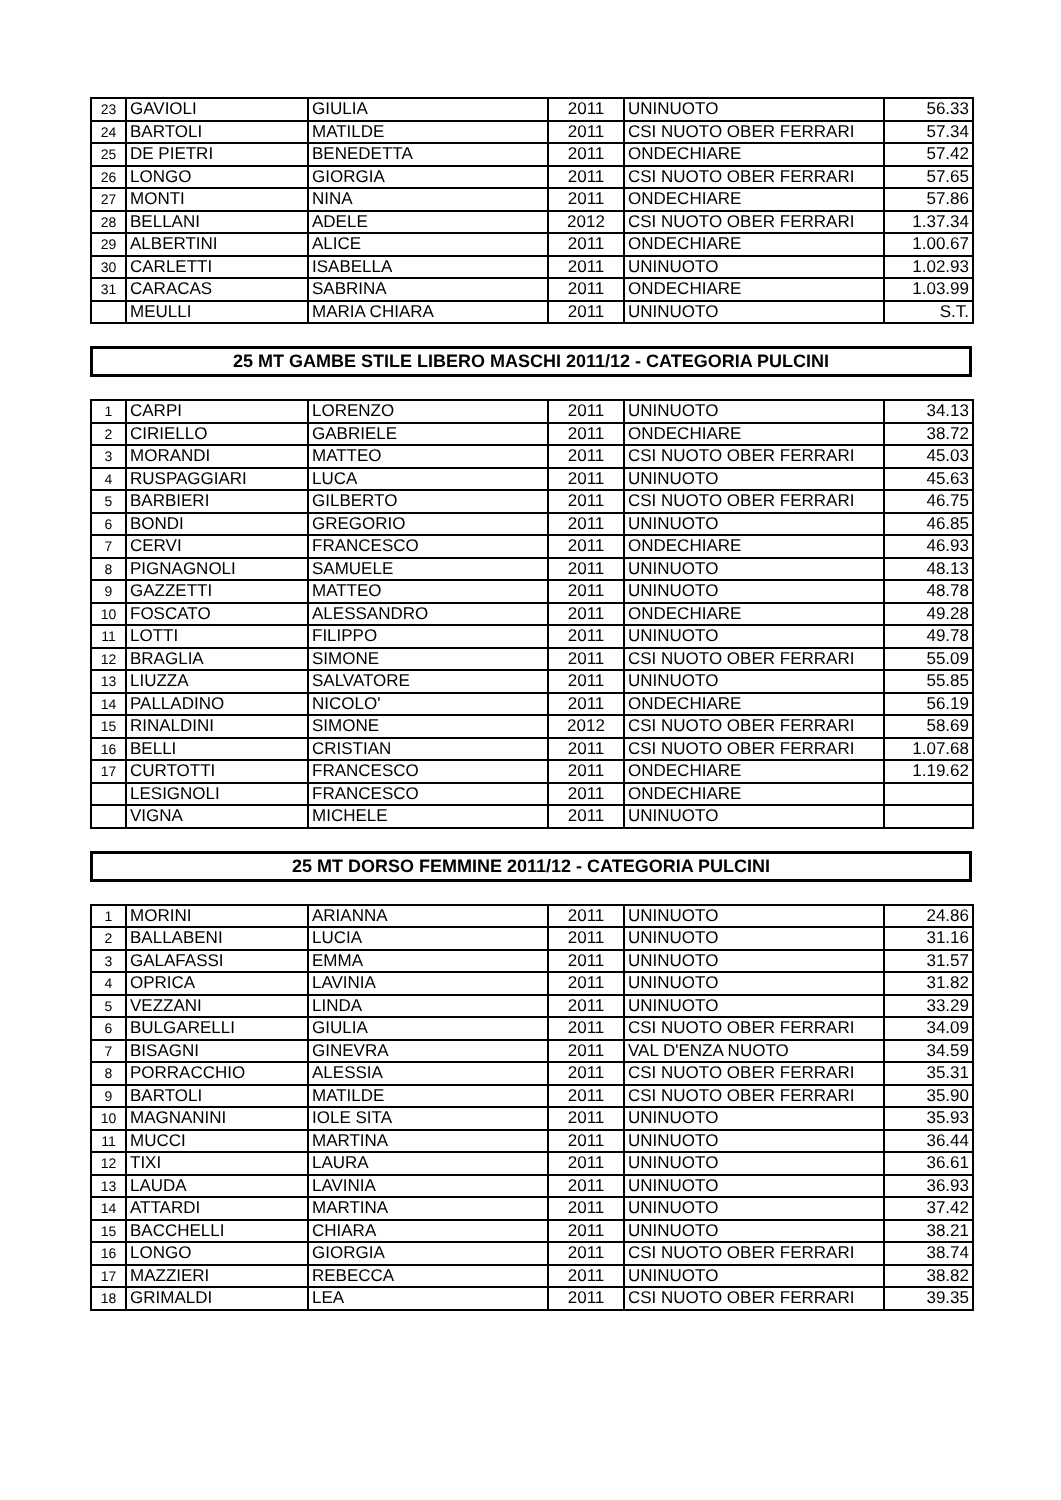| 23 | GAVIOLI | GIULIA | 2011 | UNINUOTO | 56.33 |
| 24 | BARTOLI | MATILDE | 2011 | CSI NUOTO OBER FERRARI | 57.34 |
| 25 | DE PIETRI | BENEDETTA | 2011 | ONDECHIARE | 57.42 |
| 26 | LONGO | GIORGIA | 2011 | CSI NUOTO OBER FERRARI | 57.65 |
| 27 | MONTI | NINA | 2011 | ONDECHIARE | 57.86 |
| 28 | BELLANI | ADELE | 2012 | CSI NUOTO OBER FERRARI | 1.37.34 |
| 29 | ALBERTINI | ALICE | 2011 | ONDECHIARE | 1.00.67 |
| 30 | CARLETTI | ISABELLA | 2011 | UNINUOTO | 1.02.93 |
| 31 | CARACAS | SABRINA | 2011 | ONDECHIARE | 1.03.99 |
| | MEULLI | MARIA CHIARA | 2011 | UNINUOTO | S.T. |
25 MT GAMBE STILE LIBERO MASCHI 2011/12 - CATEGORIA PULCINI
| 1 | CARPI | LORENZO | 2011 | UNINUOTO | 34.13 |
| 2 | CIRIELLO | GABRIELE | 2011 | ONDECHIARE | 38.72 |
| 3 | MORANDI | MATTEO | 2011 | CSI NUOTO OBER FERRARI | 45.03 |
| 4 | RUSPAGGIARI | LUCA | 2011 | UNINUOTO | 45.63 |
| 5 | BARBIERI | GILBERTO | 2011 | CSI NUOTO OBER FERRARI | 46.75 |
| 6 | BONDI | GREGORIO | 2011 | UNINUOTO | 46.85 |
| 7 | CERVI | FRANCESCO | 2011 | ONDECHIARE | 46.93 |
| 8 | PIGNAGNOLI | SAMUELE | 2011 | UNINUOTO | 48.13 |
| 9 | GAZZETTI | MATTEO | 2011 | UNINUOTO | 48.78 |
| 10 | FOSCATO | ALESSANDRO | 2011 | ONDECHIARE | 49.28 |
| 11 | LOTTI | FILIPPO | 2011 | UNINUOTO | 49.78 |
| 12 | BRAGLIA | SIMONE | 2011 | CSI NUOTO OBER FERRARI | 55.09 |
| 13 | LIUZZA | SALVATORE | 2011 | UNINUOTO | 55.85 |
| 14 | PALLADINO | NICOLO' | 2011 | ONDECHIARE | 56.19 |
| 15 | RINALDINI | SIMONE | 2012 | CSI NUOTO OBER FERRARI | 58.69 |
| 16 | BELLI | CRISTIAN | 2011 | CSI NUOTO OBER FERRARI | 1.07.68 |
| 17 | CURTOTTI | FRANCESCO | 2011 | ONDECHIARE | 1.19.62 |
| | LESIGNOLI | FRANCESCO | 2011 | ONDECHIARE | |
| | VIGNA | MICHELE | 2011 | UNINUOTO | |
25 MT DORSO FEMMINE 2011/12 - CATEGORIA PULCINI
| 1 | MORINI | ARIANNA | 2011 | UNINUOTO | 24.86 |
| 2 | BALLABENI | LUCIA | 2011 | UNINUOTO | 31.16 |
| 3 | GALAFASSI | EMMA | 2011 | UNINUOTO | 31.57 |
| 4 | OPRICA | LAVINIA | 2011 | UNINUOTO | 31.82 |
| 5 | VEZZANI | LINDA | 2011 | UNINUOTO | 33.29 |
| 6 | BULGARELLI | GIULIA | 2011 | CSI NUOTO OBER FERRARI | 34.09 |
| 7 | BISAGNI | GINEVRA | 2011 | VAL D'ENZA NUOTO | 34.59 |
| 8 | PORRACCHIO | ALESSIA | 2011 | CSI NUOTO OBER FERRARI | 35.31 |
| 9 | BARTOLI | MATILDE | 2011 | CSI NUOTO OBER FERRARI | 35.90 |
| 10 | MAGNANINI | IOLE SITA | 2011 | UNINUOTO | 35.93 |
| 11 | MUCCI | MARTINA | 2011 | UNINUOTO | 36.44 |
| 12 | TIXI | LAURA | 2011 | UNINUOTO | 36.61 |
| 13 | LAUDA | LAVINIA | 2011 | UNINUOTO | 36.93 |
| 14 | ATTARDI | MARTINA | 2011 | UNINUOTO | 37.42 |
| 15 | BACCHELLI | CHIARA | 2011 | UNINUOTO | 38.21 |
| 16 | LONGO | GIORGIA | 2011 | CSI NUOTO OBER FERRARI | 38.74 |
| 17 | MAZZIERI | REBECCA | 2011 | UNINUOTO | 38.82 |
| 18 | GRIMALDI | LEA | 2011 | CSI NUOTO OBER FERRARI | 39.35 |